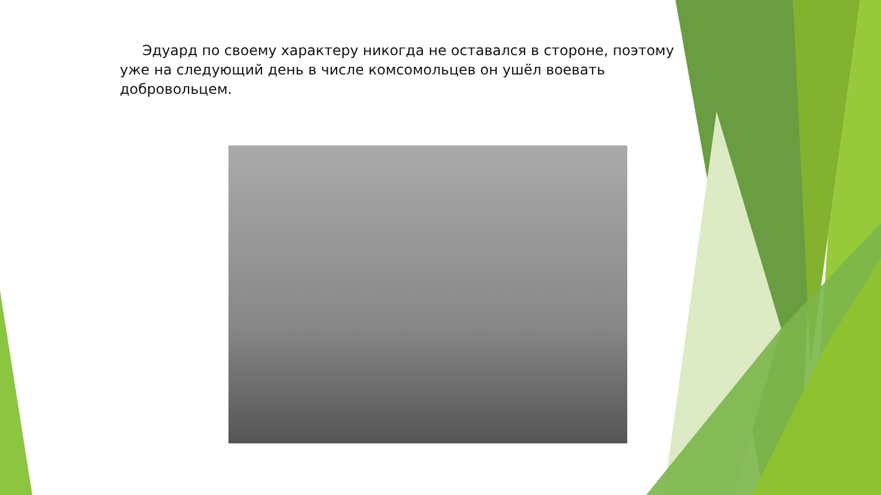Эдуард по своему характеру никогда не оставался в стороне, поэтому уже на следующий день в числе комсомольцев он ушёл воевать добровольцем.